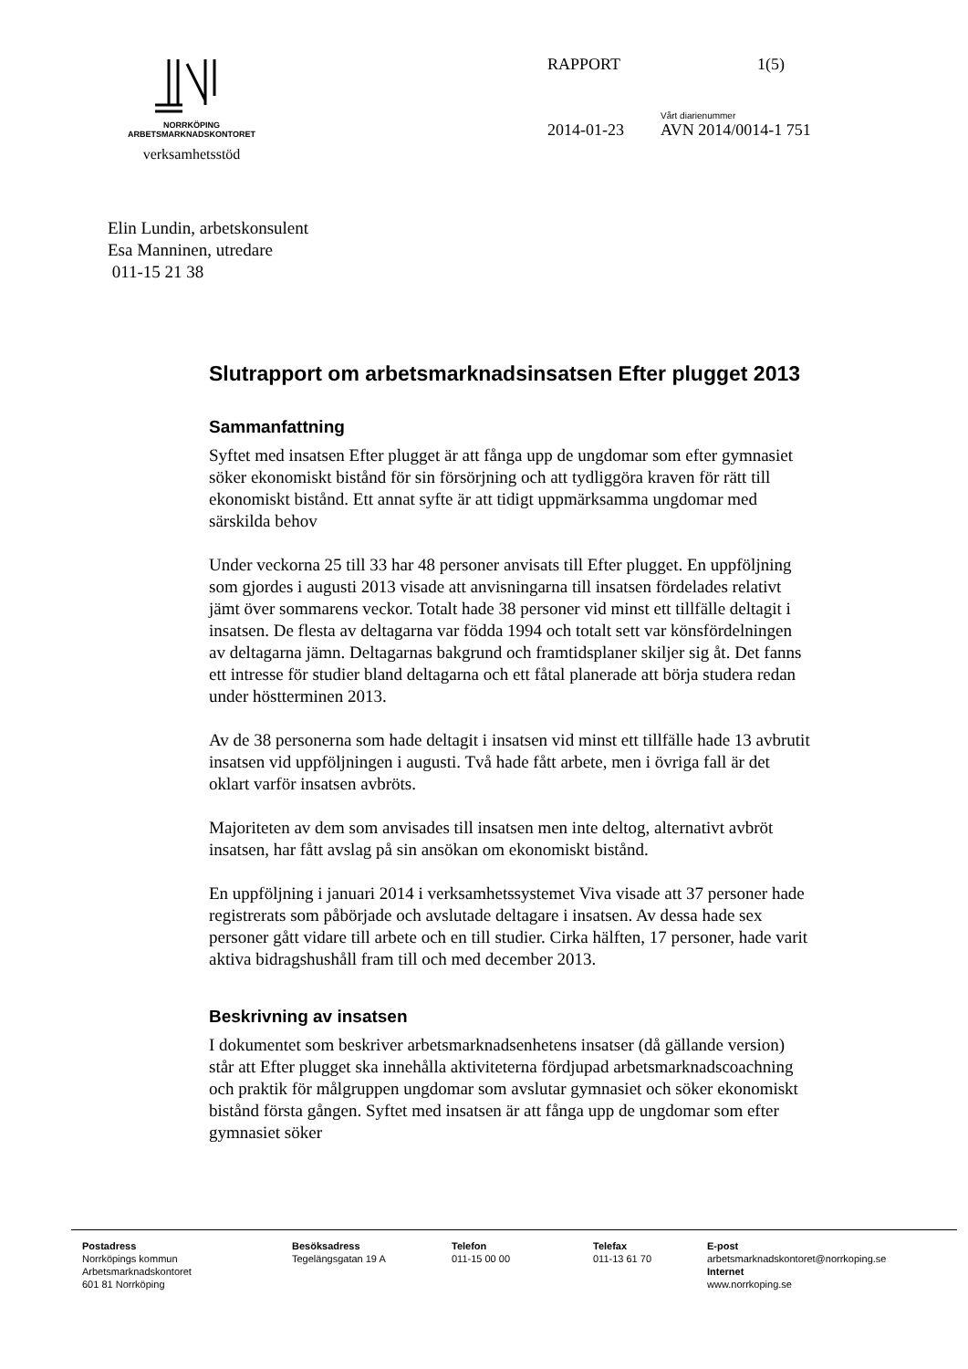NORRKÖPING
ARBETSMARKNADSKONTORET
verksamhetsstöd
RAPPORT 1(5)
2014-01-23 Vårt diarienummer
AVN 2014/0014-1 751
Elin Lundin, arbetskonsulent
Esa Manninen, utredare
011-15 21 38
Slutrapport om arbetsmarknadsinsatsen Efter plugget 2013
Sammanfattning
Syftet med insatsen Efter plugget är att fånga upp de ungdomar som efter gymnasiet söker ekonomiskt bistånd för sin försörjning och att tydliggöra kraven för rätt till ekonomiskt bistånd. Ett annat syfte är att tidigt uppmärksamma ungdomar med särskilda behov
Under veckorna 25 till 33 har 48 personer anvisats till Efter plugget. En uppföljning som gjordes i augusti 2013 visade att anvisningarna till insatsen fördelades relativt jämt över sommarens veckor. Totalt hade 38 personer vid minst ett tillfälle deltagit i insatsen. De flesta av deltagarna var födda 1994 och totalt sett var könsfördelningen av deltagarna jämn. Deltagarnas bakgrund och framtidsplaner skiljer sig åt. Det fanns ett intresse för studier bland deltagarna och ett fåtal planerade att börja studera redan under höstterminen 2013.
Av de 38 personerna som hade deltagit i insatsen vid minst ett tillfälle hade 13 avbrutit insatsen vid uppföljningen i augusti. Två hade fått arbete, men i övriga fall är det oklart varför insatsen avbröts.
Majoriteten av dem som anvisades till insatsen men inte deltog, alternativt avbröt insatsen, har fått avslag på sin ansökan om ekonomiskt bistånd.
En uppföljning i januari 2014 i verksamhetssystemet Viva visade att 37 personer hade registrerats som påbörjade och avslutade deltagare i insatsen. Av dessa hade sex personer gått vidare till arbete och en till studier. Cirka hälften, 17 personer, hade varit aktiva bidragshushåll fram till och med december 2013.
Beskrivning av insatsen
I dokumentet som beskriver arbetsmarknadsenhetens insatser (då gällande version) står att Efter plugget ska innehålla aktiviteterna fördjupad arbetsmarknadscoachning och praktik för målgruppen ungdomar som avslutar gymnasiet och söker ekonomiskt bistånd första gången. Syftet med insatsen är att fånga upp de ungdomar som efter gymnasiet söker
Postadress
Norrköpings kommun
Arbetsmarknadskontoret
601 81 Norrköping
Besöksadress
Tegelängsgatan 19 A
Telefon
011-15 00 00
Telefax
011-13 61 70
E-post
arbetsmarknadskontoret@norrkoping.se
Internet
www.norrkoping.se